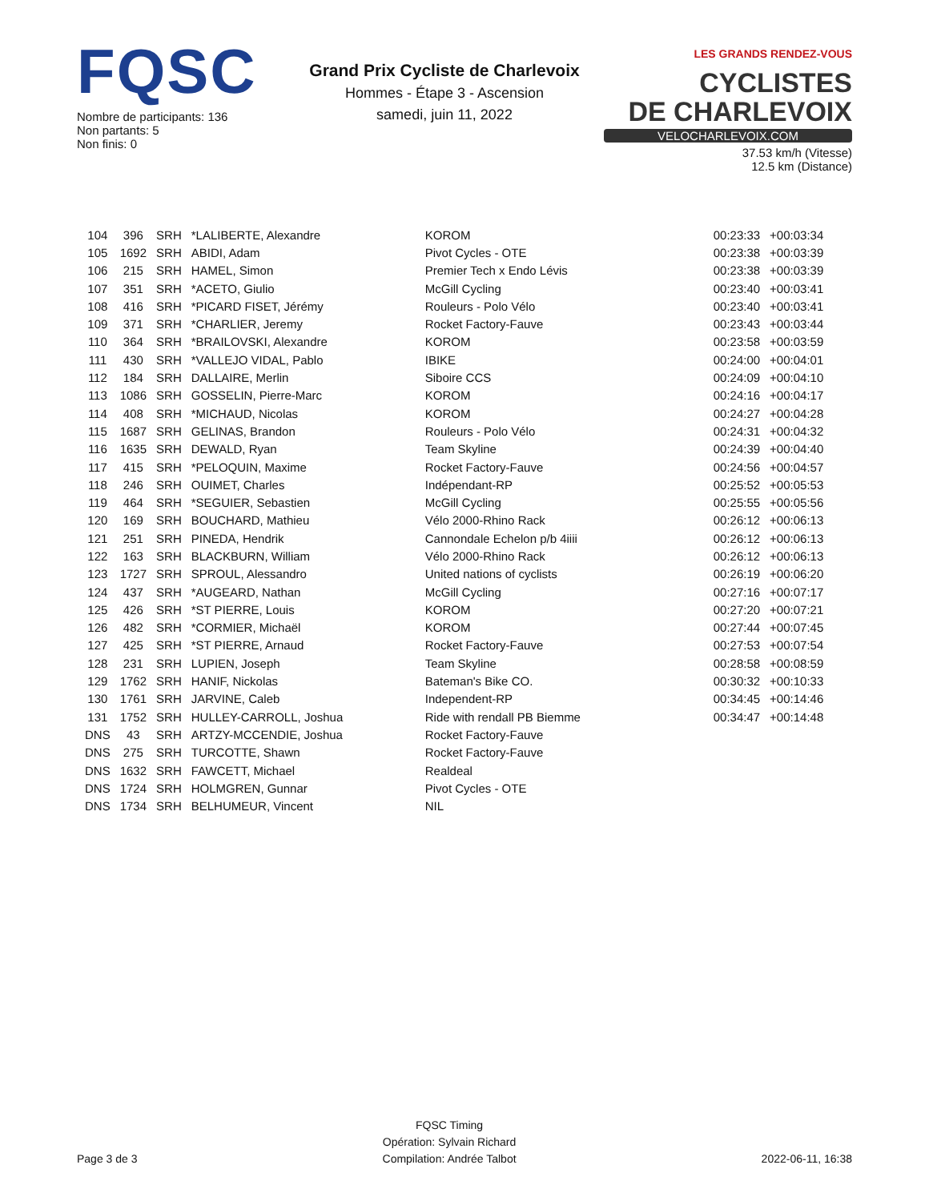FQSC
Nombre de participants: 136
Non partants: 5
Non finis: 0
Grand Prix Cycliste de Charlevoix
Hommes - Étape 3 - Ascension
samedi, juin 11, 2022
LES GRANDS RENDEZ-VOUS CYCLISTES
DE CHARLEVOIX
VELOCHARLEVOIX.COM
37.53 km/h (Vitesse)
12.5 km (Distance)
| 104 | 396 | SRH | *LALIBERTE, Alexandre | KOROM | 00:23:33 | +00:03:34 |
| 105 | 1692 | SRH | ABIDI, Adam | Pivot Cycles - OTE | 00:23:38 | +00:03:39 |
| 106 | 215 | SRH | HAMEL, Simon | Premier Tech x Endo Lévis | 00:23:38 | +00:03:39 |
| 107 | 351 | SRH | *ACETO, Giulio | McGill Cycling | 00:23:40 | +00:03:41 |
| 108 | 416 | SRH | *PICARD FISET, Jérémy | Rouleurs - Polo Vélo | 00:23:40 | +00:03:41 |
| 109 | 371 | SRH | *CHARLIER, Jeremy | Rocket Factory-Fauve | 00:23:43 | +00:03:44 |
| 110 | 364 | SRH | *BRAILOVSKI, Alexandre | KOROM | 00:23:58 | +00:03:59 |
| 111 | 430 | SRH | *VALLEJO VIDAL, Pablo | IBIKE | 00:24:00 | +00:04:01 |
| 112 | 184 | SRH | DALLAIRE, Merlin | Siboire CCS | 00:24:09 | +00:04:10 |
| 113 | 1086 | SRH | GOSSELIN, Pierre-Marc | KOROM | 00:24:16 | +00:04:17 |
| 114 | 408 | SRH | *MICHAUD, Nicolas | KOROM | 00:24:27 | +00:04:28 |
| 115 | 1687 | SRH | GELINAS, Brandon | Rouleurs - Polo Vélo | 00:24:31 | +00:04:32 |
| 116 | 1635 | SRH | DEWALD, Ryan | Team Skyline | 00:24:39 | +00:04:40 |
| 117 | 415 | SRH | *PELOQUIN, Maxime | Rocket Factory-Fauve | 00:24:56 | +00:04:57 |
| 118 | 246 | SRH | OUIMET, Charles | Indépendant-RP | 00:25:52 | +00:05:53 |
| 119 | 464 | SRH | *SEGUIER, Sebastien | McGill Cycling | 00:25:55 | +00:05:56 |
| 120 | 169 | SRH | BOUCHARD, Mathieu | Vélo 2000-Rhino Rack | 00:26:12 | +00:06:13 |
| 121 | 251 | SRH | PINEDA, Hendrik | Cannondale Echelon p/b 4iiii | 00:26:12 | +00:06:13 |
| 122 | 163 | SRH | BLACKBURN, William | Vélo 2000-Rhino Rack | 00:26:12 | +00:06:13 |
| 123 | 1727 | SRH | SPROUL, Alessandro | United nations of cyclists | 00:26:19 | +00:06:20 |
| 124 | 437 | SRH | *AUGEARD, Nathan | McGill Cycling | 00:27:16 | +00:07:17 |
| 125 | 426 | SRH | *ST PIERRE, Louis | KOROM | 00:27:20 | +00:07:21 |
| 126 | 482 | SRH | *CORMIER, Michaël | KOROM | 00:27:44 | +00:07:45 |
| 127 | 425 | SRH | *ST PIERRE, Arnaud | Rocket Factory-Fauve | 00:27:53 | +00:07:54 |
| 128 | 231 | SRH | LUPIEN, Joseph | Team Skyline | 00:28:58 | +00:08:59 |
| 129 | 1762 | SRH | HANIF, Nickolas | Bateman's Bike CO. | 00:30:32 | +00:10:33 |
| 130 | 1761 | SRH | JARVINE, Caleb | Independent-RP | 00:34:45 | +00:14:46 |
| 131 | 1752 | SRH | HULLEY-CARROLL, Joshua | Ride with rendall PB Biemme | 00:34:47 | +00:14:48 |
| DNS | 43 | SRH | ARTZY-MCCENDIE, Joshua | Rocket Factory-Fauve | | |
| DNS | 275 | SRH | TURCOTTE, Shawn | Rocket Factory-Fauve | | |
| DNS | 1632 | SRH | FAWCETT, Michael | Realdeal | | |
| DNS | 1724 | SRH | HOLMGREN, Gunnar | Pivot Cycles - OTE | | |
| DNS | 1734 | SRH | BELHUMEUR, Vincent | NIL | | |
Page 3 de 3
FQSC Timing
Opération: Sylvain Richard
Compilation: Andrée Talbot
2022-06-11, 16:38